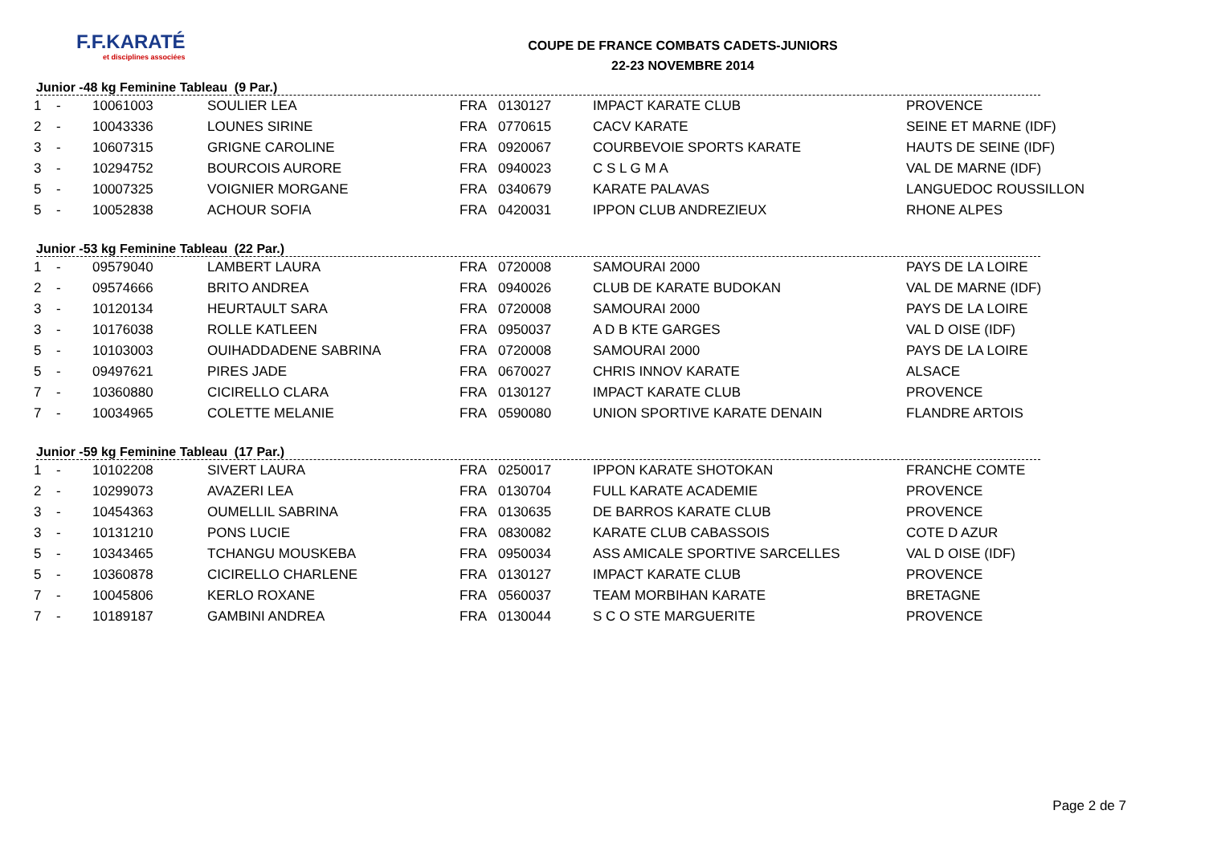F.F.KARATÉ
et disciplines associées
COUPE DE FRANCE COMBATS CADETS-JUNIORS
22-23 NOVEMBRE 2014
Junior -48 kg Feminine Tableau (9 Par.)
| 1 | - | 10061003 | SOULIER LEA | FRA | 0130127 | IMPACT KARATE CLUB | PROVENCE |
| 2 | - | 10043336 | LOUNES SIRINE | FRA | 0770615 | CACV KARATE | SEINE ET MARNE (IDF) |
| 3 | - | 10607315 | GRIGNE CAROLINE | FRA | 0920067 | COURBEVOIE SPORTS KARATE | HAUTS DE SEINE (IDF) |
| 3 | - | 10294752 | BOURCOIS AURORE | FRA | 0940023 | C S L G M A | VAL DE MARNE (IDF) |
| 5 | - | 10007325 | VOIGNIER MORGANE | FRA | 0340679 | KARATE PALAVAS | LANGUEDOC ROUSSILLON |
| 5 | - | 10052838 | ACHOUR SOFIA | FRA | 0420031 | IPPON CLUB ANDREZIEUX | RHONE ALPES |
Junior -53 kg Feminine Tableau (22 Par.)
| 1 | - | 09579040 | LAMBERT LAURA | FRA | 0720008 | SAMOURAI 2000 | PAYS DE LA LOIRE |
| 2 | - | 09574666 | BRITO ANDREA | FRA | 0940026 | CLUB DE KARATE BUDOKAN | VAL DE MARNE (IDF) |
| 3 | - | 10120134 | HEURTAULT SARA | FRA | 0720008 | SAMOURAI 2000 | PAYS DE LA LOIRE |
| 3 | - | 10176038 | ROLLE KATLEEN | FRA | 0950037 | A D B KTE GARGES | VAL D OISE (IDF) |
| 5 | - | 10103003 | OUIHADDADENE SABRINA | FRA | 0720008 | SAMOURAI 2000 | PAYS DE LA LOIRE |
| 5 | - | 09497621 | PIRES JADE | FRA | 0670027 | CHRIS INNOV KARATE | ALSACE |
| 7 | - | 10360880 | CICIRELLO CLARA | FRA | 0130127 | IMPACT KARATE CLUB | PROVENCE |
| 7 | - | 10034965 | COLETTE MELANIE | FRA | 0590080 | UNION SPORTIVE KARATE DENAIN | FLANDRE ARTOIS |
Junior -59 kg Feminine Tableau (17 Par.)
| 1 | - | 10102208 | SIVERT LAURA | FRA | 0250017 | IPPON KARATE SHOTOKAN | FRANCHE COMTE |
| 2 | - | 10299073 | AVAZERI LEA | FRA | 0130704 | FULL KARATE ACADEMIE | PROVENCE |
| 3 | - | 10454363 | OUMELLIL SABRINA | FRA | 0130635 | DE BARROS KARATE CLUB | PROVENCE |
| 3 | - | 10131210 | PONS LUCIE | FRA | 0830082 | KARATE CLUB CABASSOIS | COTE D AZUR |
| 5 | - | 10343465 | TCHANGU MOUSKEBA | FRA | 0950034 | ASS AMICALE SPORTIVE SARCELLES | VAL D OISE (IDF) |
| 5 | - | 10360878 | CICIRELLO CHARLENE | FRA | 0130127 | IMPACT KARATE CLUB | PROVENCE |
| 7 | - | 10045806 | KERLO ROXANE | FRA | 0560037 | TEAM MORBIHAN KARATE | BRETAGNE |
| 7 | - | 10189187 | GAMBINI ANDREA | FRA | 0130044 | S C O STE MARGUERITE | PROVENCE |
Page 2 de 7